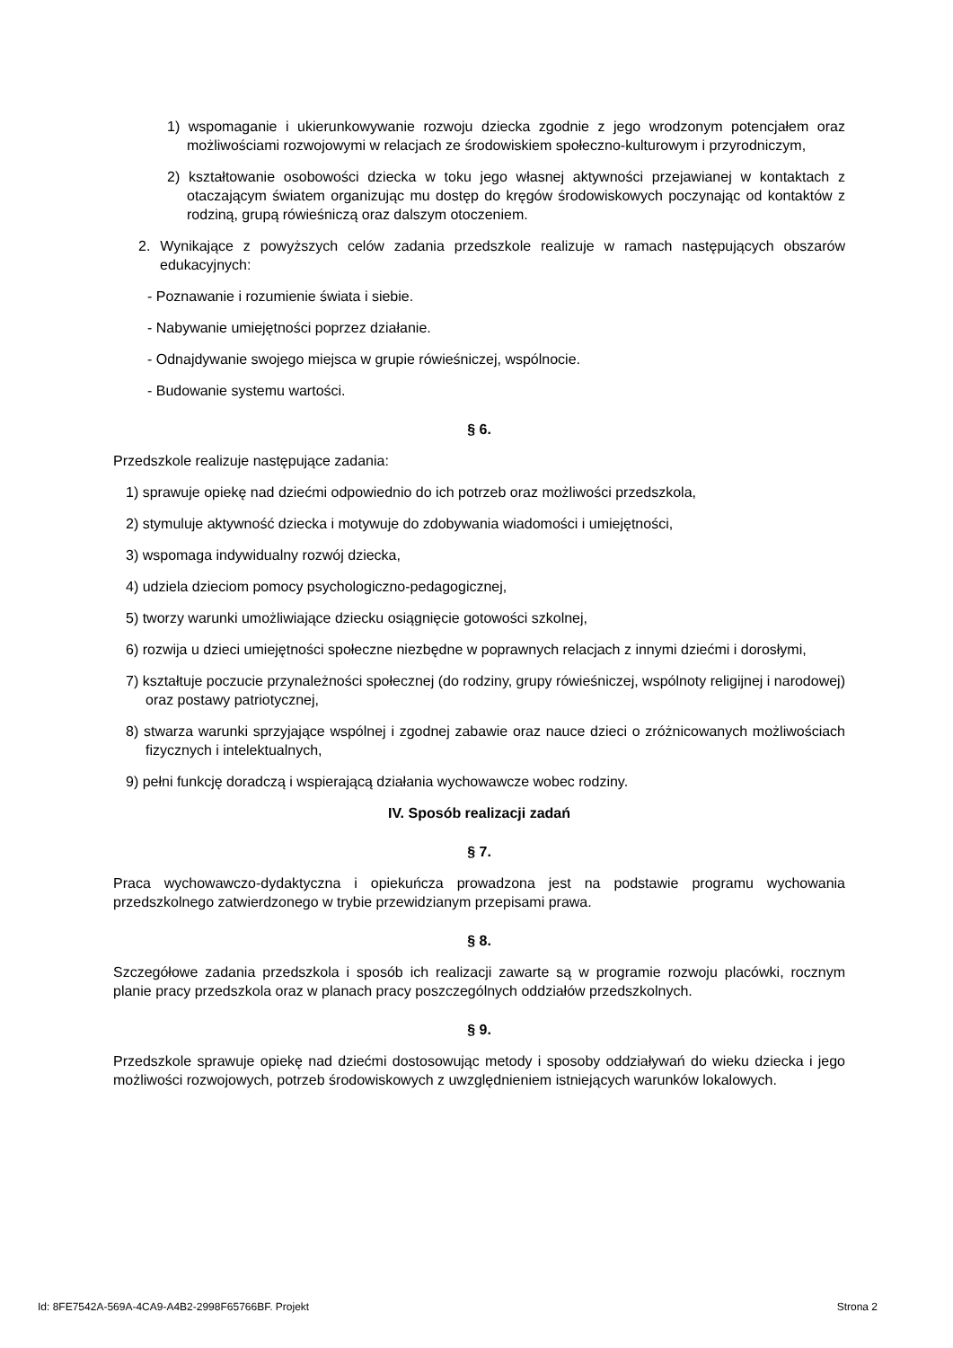1) wspomaganie i ukierunkowywanie rozwoju dziecka zgodnie z jego wrodzonym potencjałem oraz możliwościami rozwojowymi w relacjach ze środowiskiem społeczno-kulturowym i przyrodniczym,
2) kształtowanie osobowości dziecka w toku jego własnej aktywności przejawianej w kontaktach z otaczającym światem organizując mu dostęp do kręgów środowiskowych poczynając od kontaktów z rodziną, grupą rówieśniczą oraz dalszym otoczeniem.
2. Wynikające z powyższych celów zadania przedszkole realizuje w ramach następujących obszarów edukacyjnych:
- Poznawanie i rozumienie świata i siebie.
- Nabywanie umiejętności poprzez działanie.
- Odnajdywanie swojego miejsca w grupie rówieśniczej, wspólnocie.
- Budowanie systemu wartości.
§ 6.
Przedszkole realizuje następujące zadania:
1) sprawuje opiekę nad dziećmi odpowiednio do ich potrzeb oraz możliwości przedszkola,
2) stymuluje aktywność dziecka i motywuje do zdobywania wiadomości i umiejętności,
3) wspomaga indywidualny rozwój dziecka,
4) udziela dzieciom pomocy psychologiczno-pedagogicznej,
5) tworzy warunki umożliwiające dziecku osiągnięcie gotowości szkolnej,
6) rozwija u dzieci umiejętności społeczne niezbędne w poprawnych relacjach z innymi dziećmi i dorosłymi,
7) kształtuje poczucie przynależności społecznej (do rodziny, grupy rówieśniczej, wspólnoty religijnej i narodowej) oraz postawy patriotycznej,
8) stwarza warunki sprzyjające wspólnej i zgodnej zabawie oraz nauce dzieci o zróżnicowanych możliwościach fizycznych i intelektualnych,
9) pełni funkcję doradczą i wspierającą działania wychowawcze wobec rodziny.
IV. Sposób realizacji zadań
§ 7.
Praca wychowawczo-dydaktyczna i opiekuńcza prowadzona jest na podstawie programu wychowania przedszkolnego zatwierdzonego w trybie przewidzianym przepisami prawa.
§ 8.
Szczegółowe zadania przedszkola i sposób ich realizacji zawarte są w programie rozwoju placówki, rocznym planie pracy przedszkola oraz w planach pracy poszczególnych oddziałów przedszkolnych.
§ 9.
Przedszkole sprawuje opiekę nad dziećmi dostosowując metody i sposoby oddziaływań do wieku dziecka i jego możliwości rozwojowych, potrzeb środowiskowych z uwzględnieniem istniejących warunków lokalowych.
Id: 8FE7542A-569A-4CA9-A4B2-2998F65766BF. Projekt Strona 2